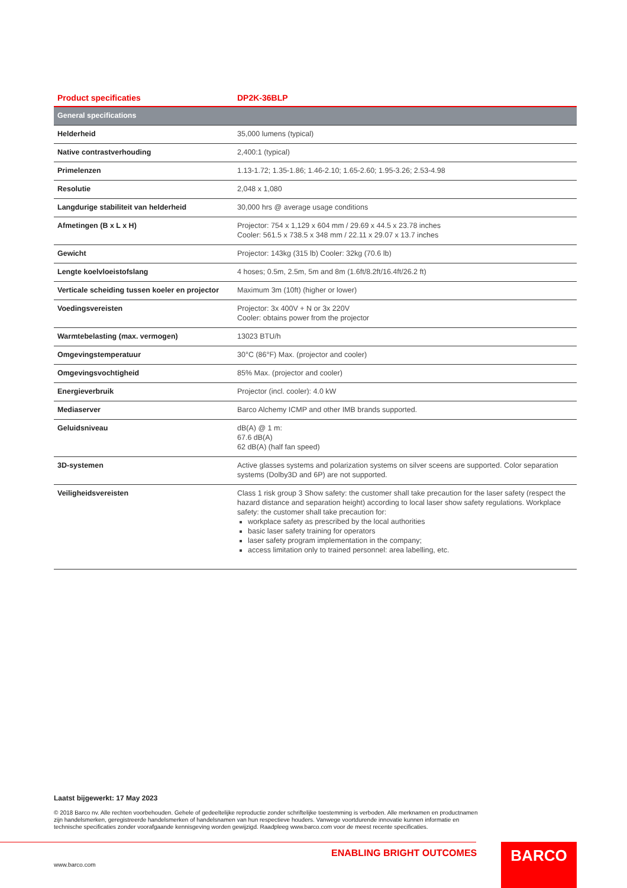| Product specificaties | DP2K-36BLP |
| --- | --- |
| General specifications | |
| Helderheid | 35,000 lumens (typical) |
| Native contrastverhouding | 2,400:1 (typical) |
| Primelenzen | 1.13-1.72; 1.35-1.86; 1.46-2.10; 1.65-2.60; 1.95-3.26; 2.53-4.98 |
| Resolutie | 2,048 x 1,080 |
| Langdurige stabiliteit van helderheid | 30,000 hrs @ average usage conditions |
| Afmetingen (B x L x H) | Projector: 754 x 1,129 x 604 mm / 29.69 x 44.5 x 23.78 inches Cooler: 561.5 x 738.5 x 348 mm / 22.11 x 29.07 x 13.7 inches |
| Gewicht | Projector: 143kg (315 lb) Cooler: 32kg (70.6 lb) |
| Lengte koelvloeistofslang | 4 hoses; 0.5m, 2.5m, 5m and 8m (1.6ft/8.2ft/16.4ft/26.2 ft) |
| Verticale scheiding tussen koeler en projector | Maximum 3m (10ft) (higher or lower) |
| Voedingsvereisten | Projector: 3x 400V + N or 3x 220V Cooler: obtains power from the projector |
| Warmtebelasting (max. vermogen) | 13023 BTU/h |
| Omgevingstemperatuur | 30°C (86°F) Max. (projector and cooler) |
| Omgevingsvochtigheid | 85% Max. (projector and cooler) |
| Energieverbruik | Projector (incl. cooler): 4.0 kW |
| Mediaserver | Barco Alchemy ICMP and other IMB brands supported. |
| Geluidsniveau | dB(A) @ 1 m: 67.6 dB(A) 62 dB(A) (half fan speed) |
| 3D-systemen | Active glasses systems and polarization systems on silver sceens are supported. Color separation systems (Dolby3D and 6P) are not supported. |
| Veiligheidsvereisten | Class 1 risk group 3 Show safety: the customer shall take precaution for the laser safety (respect the hazard distance and separation height) according to local laser show safety regulations. Workplace safety: the customer shall take precaution for: workplace safety as prescribed by the local authorities basic laser safety training for operators laser safety program implementation in the company; access limitation only to trained personnel: area labelling, etc. |
Laatst bijgewerkt: 17 May 2023
© 2018 Barco nv. Alle rechten voorbehouden. Gehele of gedeeltelijke reproductie zonder schriftelijke toestemming is verboden. Alle merknamen en productnamen zijn handelsmerken, geregistreerde handelsmerken of handelsnamen van hun respectieve houders. Vanwege voortdurende innovatie kunnen informatie en technische specificaties zonder voorafgaande kennisgeving worden gewijzigd. Raadpleeg www.barco.com voor de meest recente specificaties.
ENABLING BRIGHT OUTCOMES
www.barco.com
BARCO